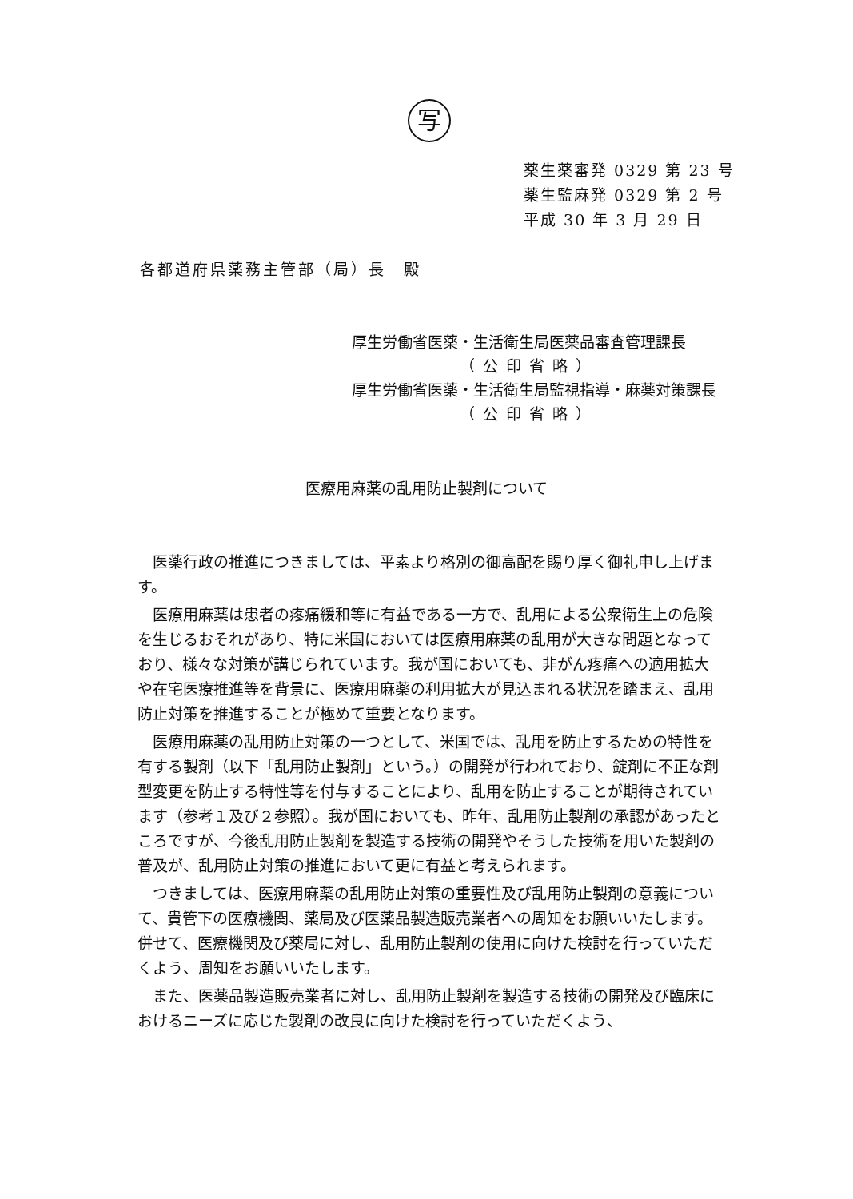写
薬生薬審発 0329 第 23 号
薬生監麻発 0329 第 2 号
平成 30 年 3 月 29 日
各都道府県薬務主管部（局）長　殿
厚生労働省医薬・生活衛生局医薬品審査管理課長
（公印省略）
厚生労働省医薬・生活衛生局監視指導・麻薬対策課長
（公印省略）
医療用麻薬の乱用防止製剤について
医薬行政の推進につきましては、平素より格別の御高配を賜り厚く御礼申し上げます。
医療用麻薬は患者の疼痛緩和等に有益である一方で、乱用による公衆衛生上の危険を生じるおそれがあり、特に米国においては医療用麻薬の乱用が大きな問題となっており、様々な対策が講じられています。我が国においても、非がん疼痛への適用拡大や在宅医療推進等を背景に、医療用麻薬の利用拡大が見込まれる状況を踏まえ、乱用防止対策を推進することが極めて重要となります。
医療用麻薬の乱用防止対策の一つとして、米国では、乱用を防止するための特性を有する製剤（以下「乱用防止製剤」という。）の開発が行われており、錠剤に不正な剤型変更を防止する特性等を付与することにより、乱用を防止することが期待されています（参考１及び２参照）。我が国においても、昨年、乱用防止製剤の承認があったところですが、今後乱用防止製剤を製造する技術の開発やそうした技術を用いた製剤の普及が、乱用防止対策の推進において更に有益と考えられます。
つきましては、医療用麻薬の乱用防止対策の重要性及び乱用防止製剤の意義について、貴管下の医療機関、薬局及び医薬品製造販売業者への周知をお願いいたします。併せて、医療機関及び薬局に対し、乱用防止製剤の使用に向けた検討を行っていただくよう、周知をお願いいたします。
また、医薬品製造販売業者に対し、乱用防止製剤を製造する技術の開発及び臨床におけるニーズに応じた製剤の改良に向けた検討を行っていただくよう、